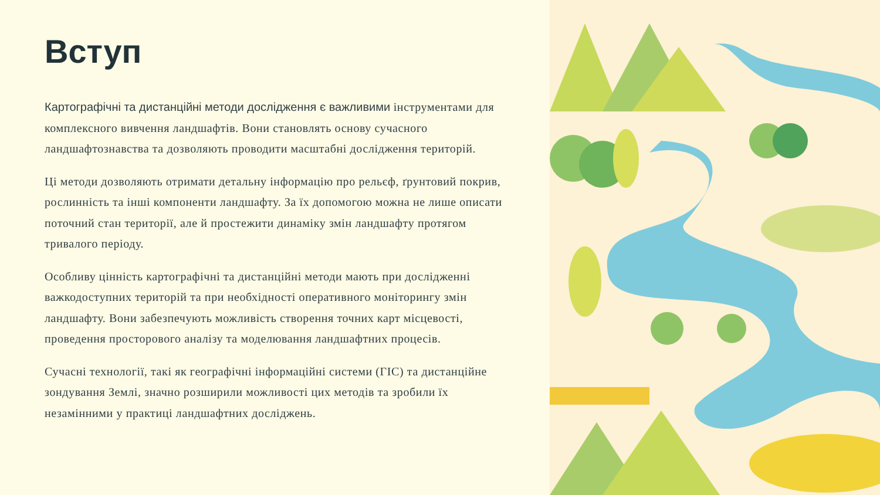Вступ
Картографічні та дистанційні методи дослідження є важливими інструментами для комплексного вивчення ландшафтів. Вони становлять основу сучасного ландшафтознавства та дозволяють проводити масштабні дослідження територій.
Ці методи дозволяють отримати детальну інформацію про рельєф, ґрунтовий покрив, рослинність та інші компоненти ландшафту. За їх допомогою можна не лише описати поточний стан території, але й простежити динаміку змін ландшафту протягом тривалого періоду.
Особливу цінність картографічні та дистанційні методи мають при дослідженні важкодоступних територій та при необхідності оперативного моніторингу змін ландшафту. Вони забезпечують можливість створення точних карт місцевості, проведення просторового аналізу та моделювання ландшафтних процесів.
Сучасні технології, такі як географічні інформаційні системи (ГІС) та дистанційне зондування Землі, значно розширили можливості цих методів та зробили їх незамінними у практиці ландшафтних досліджень.